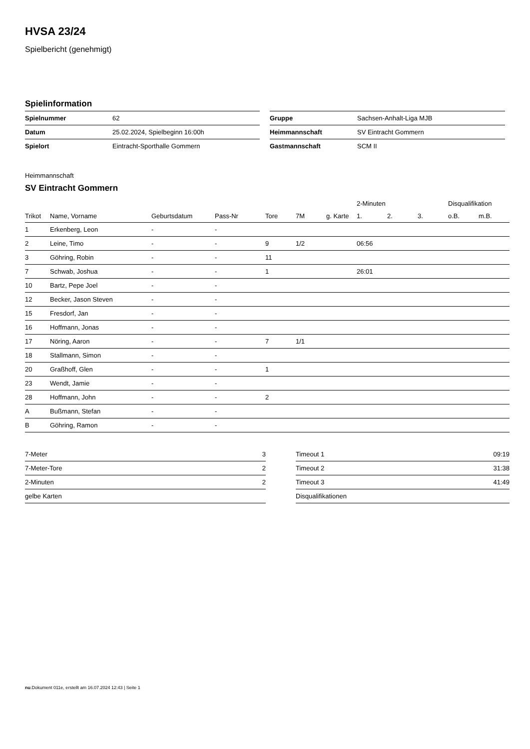HVSA 23/24
Spielbericht (genehmigt)
Spielinformation
| Spielnummer | 62 | | Gruppe | Sachsen-Anhalt-Liga MJB |
| Datum | 25.02.2024, Spielbeginn 16:00h | | Heimmannschaft | SV Eintracht Gommern |
| Spielort | Eintracht-Sporthalle Gommern | | Gastmannschaft | SCM II |
Heimmannschaft
SV Eintracht Gommern
| | | | | | | | 2-Minuten | | | Disqualifikation | |
| --- | --- | --- | --- | --- | --- | --- | --- | --- | --- | --- | --- |
| Trikot | Name, Vorname | Geburtsdatum | Pass-Nr | Tore | 7M | g. Karte | 1. | 2. | 3. | o.B. | m.B. |
| 1 | Erkenberg, Leon | - | - | | | | | | | | |
| 2 | Leine, Timo | - | - | 9 | 1/2 | | 06:56 | | | | |
| 3 | Göhring, Robin | - | - | 11 | | | | | | | |
| 7 | Schwab, Joshua | - | - | 1 | | | 26:01 | | | | |
| 10 | Bartz, Pepe Joel | - | - | | | | | | | | |
| 12 | Becker, Jason Steven | - | - | | | | | | | | |
| 15 | Fresdorf, Jan | - | - | | | | | | | | |
| 16 | Hoffmann, Jonas | - | - | | | | | | | | |
| 17 | Nöring, Aaron | - | - | 7 | 1/1 | | | | | | |
| 18 | Stallmann, Simon | - | - | | | | | | | | |
| 20 | Graßhoff, Glen | - | - | 1 | | | | | | | |
| 23 | Wendt, Jamie | - | - | | | | | | | | |
| 28 | Hoffmann, John | - | - | 2 | | | | | | | |
| A | Bußmann, Stefan | - | - | | | | | | | | |
| B | Göhring, Ramon | - | - | | | | | | | | |
| 7-Meter | 3 | | Timeout 1 | 09:19 |
| 7-Meter-Tore | 2 | | Timeout 2 | 31:38 |
| 2-Minuten | 2 | | Timeout 3 | 41:49 |
| gelbe Karten | | | Disqualifikationen | |
nu.Dokument 011e, erstellt am 16.07.2024 12:43 | Seite 1